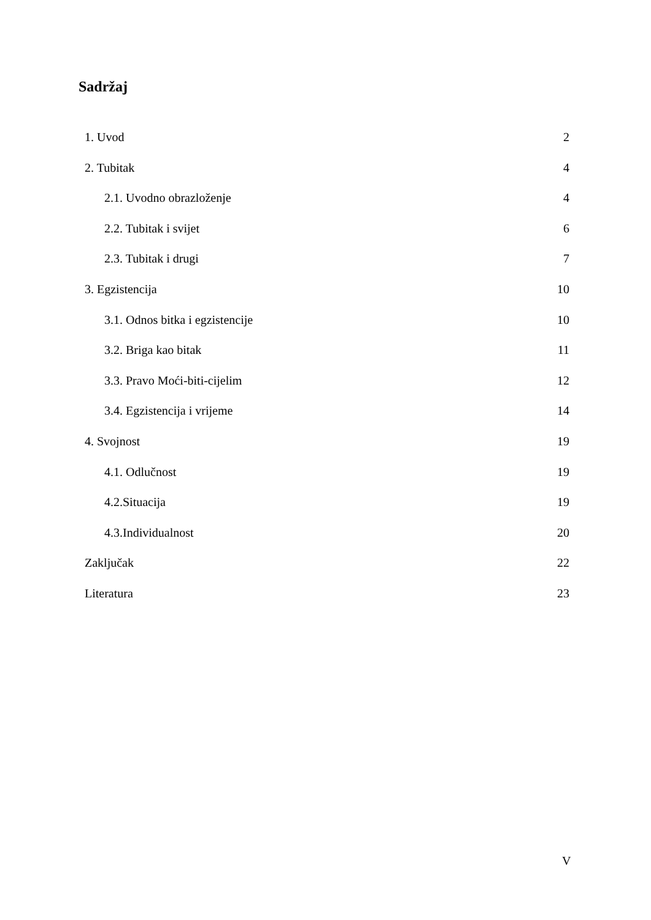Sadržaj
1. Uvod 2
2. Tubitak 4
2.1. Uvodno obrazloženje 4
2.2. Tubitak i svijet 6
2.3. Tubitak i drugi 7
3. Egzistencija 10
3.1. Odnos bitka i egzistencije 10
3.2. Briga kao bitak 11
3.3. Pravo Moći-biti-cijelim 12
3.4. Egzistencija i vrijeme 14
4. Svojnost 19
4.1. Odlučnost 19
4.2.Situacija 19
4.3.Individualnost 20
Zaključak 22
Literatura 23
V